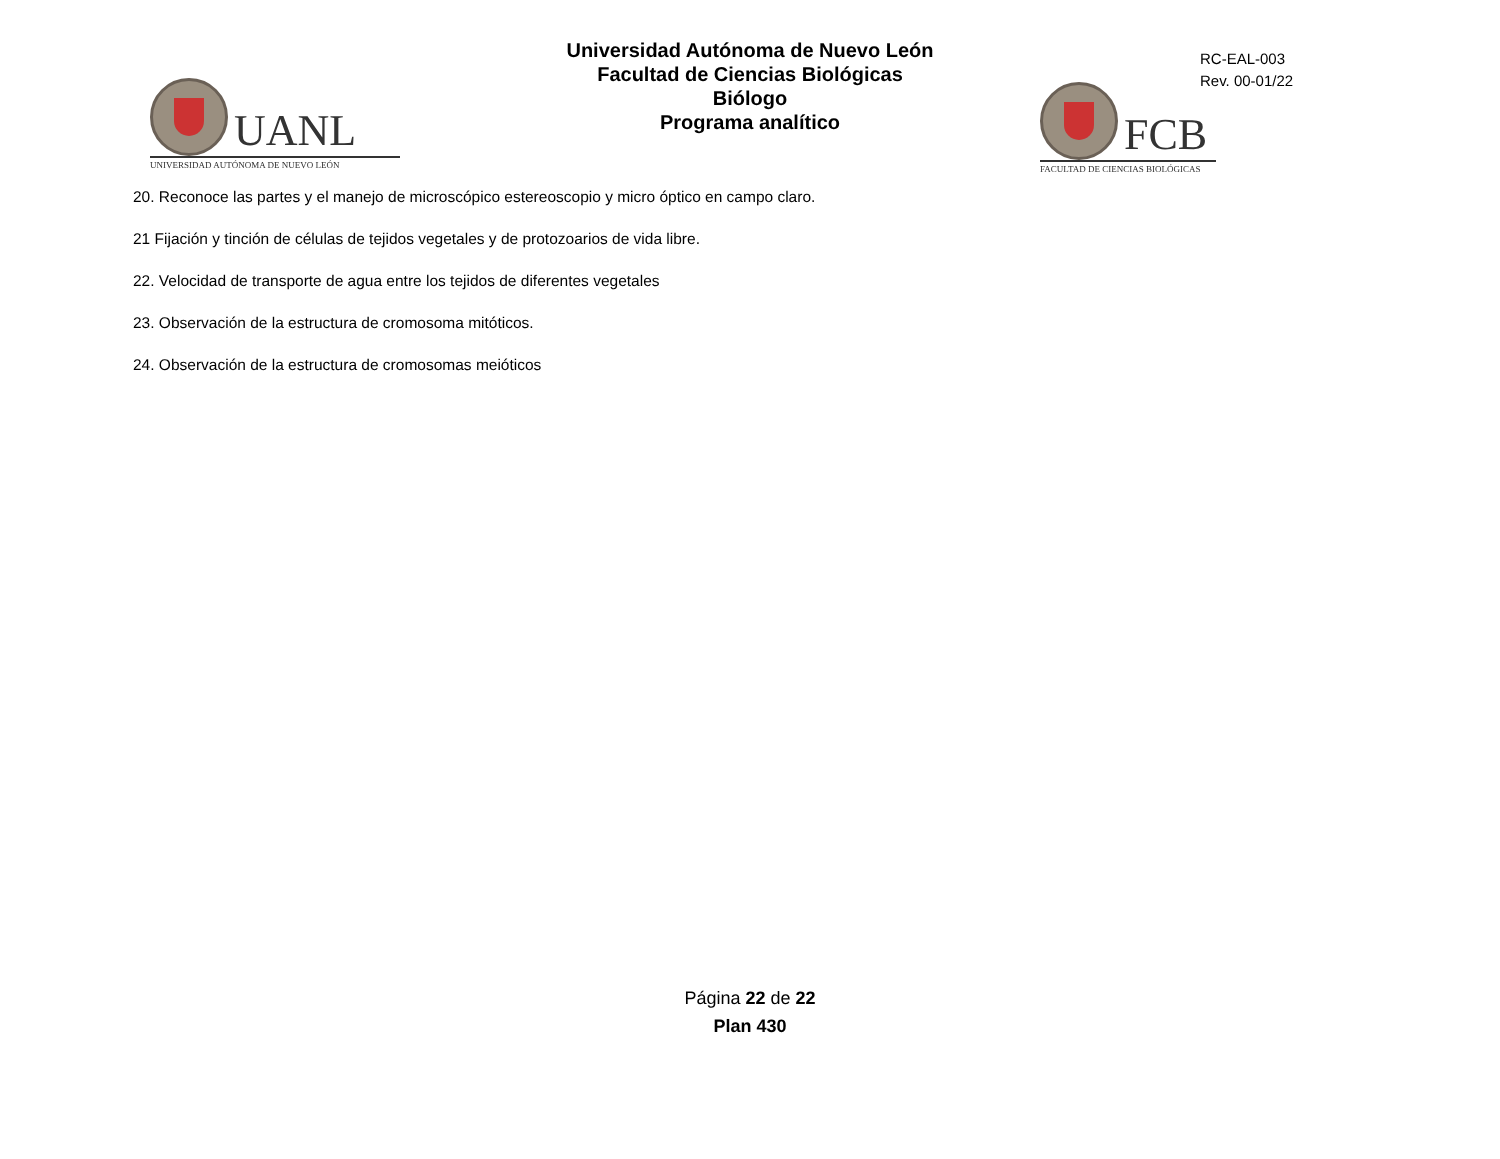UANL
UNIVERSIDAD AUTÓNOMA DE NUEVO LEÓN
Universidad Autónoma de Nuevo León
Facultad de Ciencias Biológicas
Biólogo
Programa analítico
RC-EAL-003
Rev. 00-01/22
FCB
FACULTAD DE CIENCIAS BIOLÓGICAS
20. Reconoce las partes y el manejo de microscópico estereoscopio y micro óptico en campo claro.
21 Fijación y tinción de células de tejidos vegetales y de protozoarios de vida libre.
22. Velocidad de transporte de agua entre los tejidos de diferentes vegetales
23. Observación de la estructura de cromosoma mitóticos.
24. Observación de la estructura de cromosomas meióticos
Página 22 de 22
Plan 430